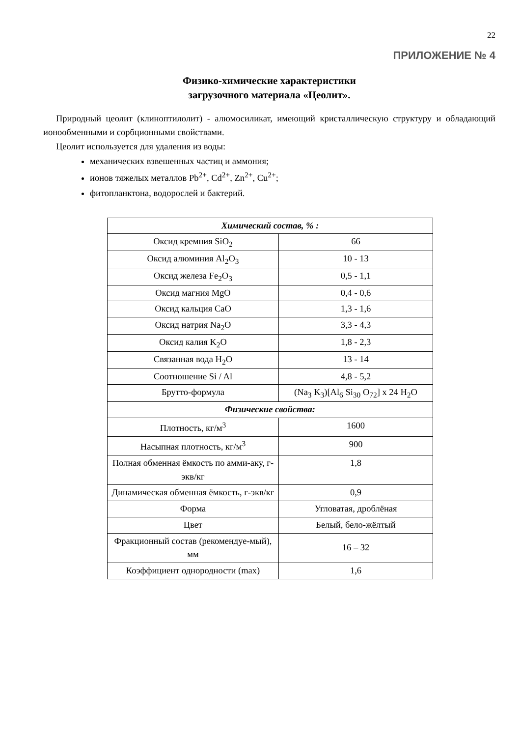22
ПРИЛОЖЕНИЕ № 4
Физико-химические характеристики
загрузочного материала «Цеолит».
Природный цеолит (клиноптилолит) - алюмосиликат, имеющий кристаллическую структуру и обладающий ионообменными и сорбционными свойствами.
Цеолит используется для удаления из воды:
механических взвешенных частиц и аммония;
ионов тяжелых металлов Pb<sup>2+</sup>, Cd<sup>2+</sup>, Zn<sup>2+</sup>, Cu<sup>2+</sup>;
фитопланктона, водорослей и бактерий.
| Химический состав, % : | |
| --- | --- |
| Оксид кремния SiO<sub>2</sub> | 66 |
| Оксид алюминия Al<sub>2</sub>O<sub>3</sub> | 10 - 13 |
| Оксид железа Fe<sub>2</sub>O<sub>3</sub> | 0,5 - 1,1 |
| Оксид магния MgO | 0,4 - 0,6 |
| Оксид кальция CaO | 1,3 - 1,6 |
| Оксид натрия Na<sub>2</sub>O | 3,3 - 4,3 |
| Оксид калия K<sub>2</sub>O | 1,8 - 2,3 |
| Связанная вода H<sub>2</sub>O | 13 - 14 |
| Соотношение Si / Al | 4,8 - 5,2 |
| Брутто-формула | (Na<sub>3</sub> K<sub>3</sub>)[Al<sub>6</sub> Si<sub>30</sub> O<sub>72</sub>] x 24 H<sub>2</sub>O |
| Физические свойства: | |
| Плотность, кг/м<sup>3</sup> | 1600 |
| Насыпная плотность, кг/м<sup>3</sup> | 900 |
| Полная обменная ёмкость по амми-аку, г-экв/кг | 1,8 |
| Динамическая обменная ёмкость, г-экв/кг | 0,9 |
| Форма | Угловатая, дроблёная |
| Цвет | Белый, бело-жёлтый |
| Фракционный состав (рекомендуе-мый), мм | 16 – 32 |
| Коэффициент однородности (max) | 1,6 |